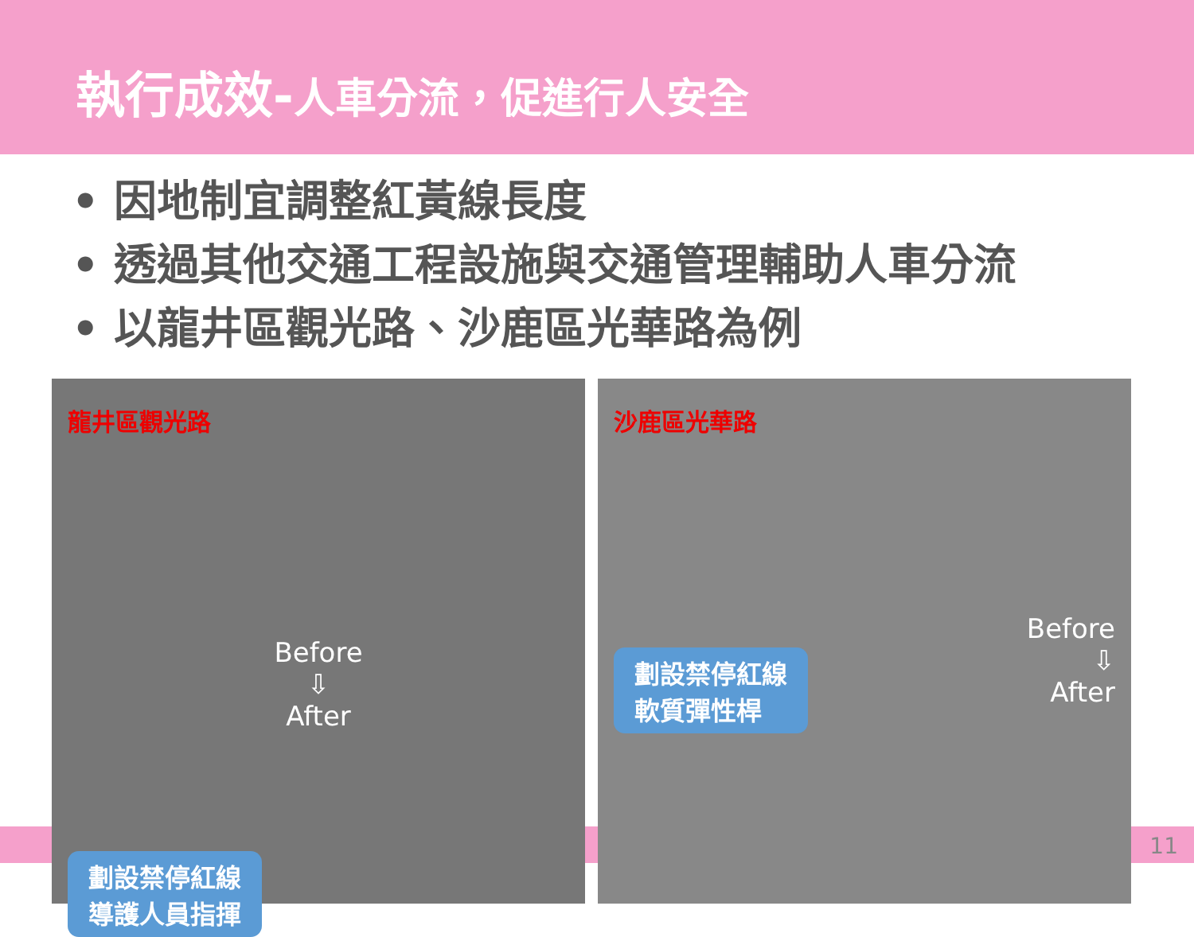執行成效-人車分流，促進行人安全
• 因地制宜調整紅黃線長度
• 透過其他交通工程設施與交通管理輔助人車分流
• 以龍井區觀光路、沙鹿區光華路為例
龍井區觀光路
Before
⇩
After
劃設禁停紅線
導護人員指揮
沙鹿區光華路
Before
⇩
After
劃設禁停紅線
軟質彈性桿
11